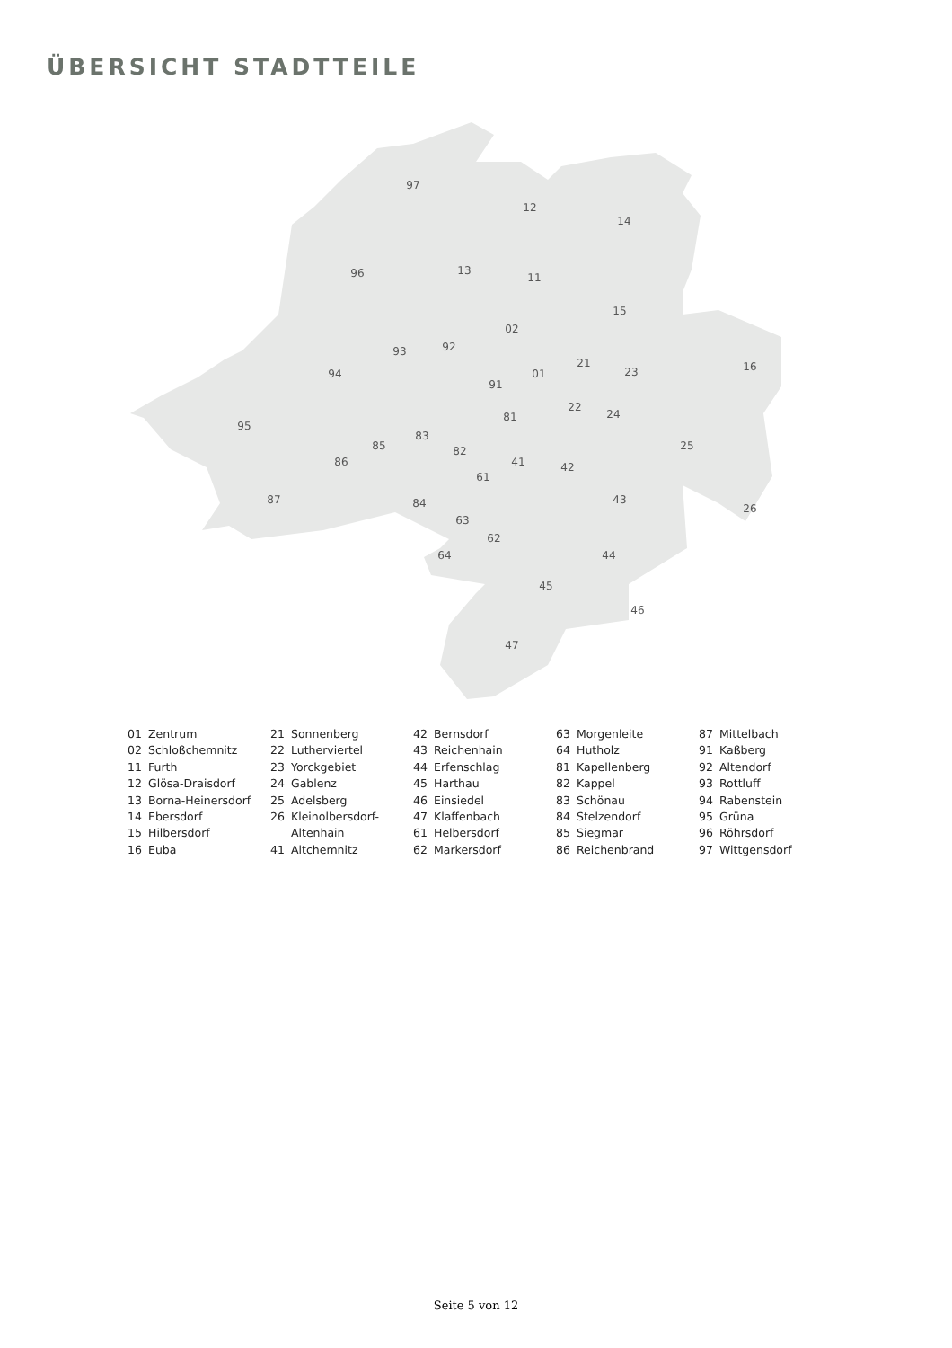ÜBERSICHT STADTTEILE
97
12
14
96
13
11
15
02
93
92
16
21
94
91
01
23
95
22
24
81
83
85
82
25
86
41
42
61
87
43
84
26
63
62
44
64
45
46
47
01 Zentrum
02 Schloßchemnitz
11 Furth
12 Glösa-Draisdorf
13 Borna-Heinersdorf
14 Ebersdorf
15 Hilbersdorf
16 Euba
21 Sonnenberg
22 Lutherviertel
23 Yorckgebiet
24 Gablenz
25 Adelsberg
26 Kleinolbersdorf-
Altenhain
41 Altchemnitz
42 Bernsdorf
43 Reichenhain
44 Erfenschlag
45 Harthau
46 Einsiedel
47 Klaffenbach
61 Helbersdorf
62 Markersdorf
63 Morgenleite
64 Hutholz
81 Kapellenberg
82 Kappel
83 Schönau
84 Stelzendorf
85 Siegmar
86 Reichenbrand
87 Mittelbach
91 Kaßberg
92 Altendorf
93 Rottluff
94 Rabenstein
95 Grüna
96 Röhrsdorf
97 Wittgensdorf
Seite 5 von 12